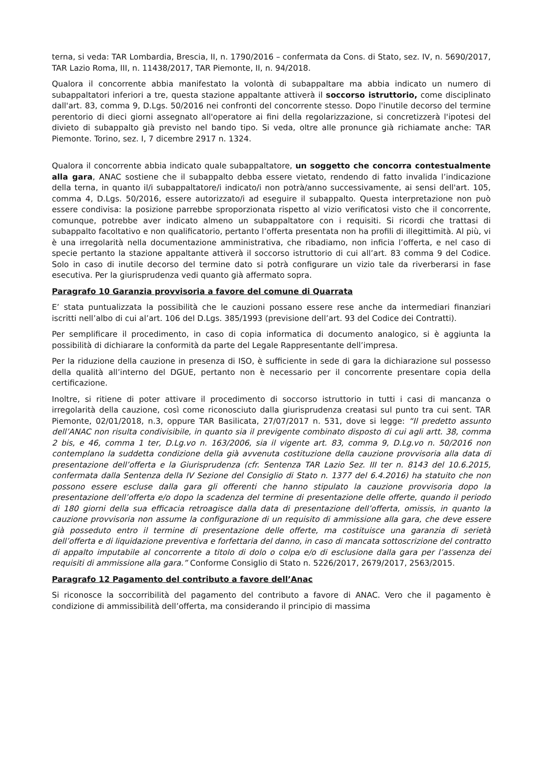terna, si veda: TAR Lombardia, Brescia, II, n. 1790/2016 – confermata da Cons. di Stato, sez. IV, n. 5690/2017, TAR Lazio Roma, III, n. 11438/2017, TAR Piemonte, II, n. 94/2018.
Qualora il concorrente abbia manifestato la volontà di subappaltare ma abbia indicato un numero di subappaltatori inferiori a tre, questa stazione appaltante attiverà il soccorso istruttorio, come disciplinato dall'art. 83, comma 9, D.Lgs. 50/2016 nei confronti del concorrente stesso. Dopo l'inutile decorso del termine perentorio di dieci giorni assegnato all'operatore ai fini della regolarizzazione, si concretizzerà l'ipotesi del divieto di subappalto già previsto nel bando tipo. Si veda, oltre alle pronunce già richiamate anche: TAR Piemonte. Torino, sez. I, 7 dicembre 2917 n. 1324.
Qualora il concorrente abbia indicato quale subappaltatore, un soggetto che concorra contestualmente alla gara, ANAC sostiene che il subappalto debba essere vietato, rendendo di fatto invalida l’indicazione della terna, in quanto il/i subappaltatore/i indicato/i non potrà/anno successivamente, ai sensi dell'art. 105, comma 4, D.Lgs. 50/2016, essere autorizzato/i ad eseguire il subappalto. Questa interpretazione non può essere condivisa: la posizione parrebbe sproporzionata rispetto al vizio verificatosi visto che il concorrente, comunque, potrebbe aver indicato almeno un subappaltatore con i requisiti. Si ricordi che trattasi di subappalto facoltativo e non qualificatorio, pertanto l’offerta presentata non ha profili di illegittimità. Al più, vi è una irregolarità nella documentazione amministrativa, che ribadiamo, non inficia l’offerta, e nel caso di specie pertanto la stazione appaltante attiverà il soccorso istruttorio di cui all’art. 83 comma 9 del Codice. Solo in caso di inutile decorso del termine dato si potrà configurare un vizio tale da riverberarsi in fase esecutiva. Per la giurisprudenza vedi quanto già affermato sopra.
Paragrafo 10 Garanzia provvisoria a favore del comune di Quarrata
E’ stata puntualizzata la possibilità che le cauzioni possano essere rese anche da intermediari finanziari iscritti nell’albo di cui al’art. 106 del D.Lgs. 385/1993 (previsione dell’art. 93 del Codice dei Contratti).
Per semplificare il procedimento, in caso di copia informatica di documento analogico, si è aggiunta la possibilità di dichiarare la conformità da parte del Legale Rappresentante dell’impresa.
Per la riduzione della cauzione in presenza di ISO, è sufficiente in sede di gara la dichiarazione sul possesso della qualità all’interno del DGUE, pertanto non è necessario per il concorrente presentare copia della certificazione.
Inoltre, si ritiene di poter attivare il procedimento di soccorso istruttorio in tutti i casi di mancanza o irregolarità della cauzione, così come riconosciuto dalla giurisprudenza creatasi sul punto tra cui sent. TAR Piemonte, 02/01/2018, n.3, oppure TAR Basilicata, 27/07/2017 n. 531, dove si legge: “Il predetto assunto dell’ANAC non risulta condivisibile, in quanto sia il previgente combinato disposto di cui agli artt. 38, comma 2 bis, e 46, comma 1 ter, D.Lg.vo n. 163/2006, sia il vigente art. 83, comma 9, D.Lg.vo n. 50/2016 non contemplano la suddetta condizione della già avvenuta costituzione della cauzione provvisoria alla data di presentazione dell’offerta e la Giurisprudenza (cfr. Sentenza TAR Lazio Sez. III ter n. 8143 del 10.6.2015, confermata dalla Sentenza della IV Sezione del Consiglio di Stato n. 1377 del 6.4.2016) ha statuito che non possono essere escluse dalla gara gli offerenti che hanno stipulato la cauzione provvisoria dopo la presentazione dell’offerta e/o dopo la scadenza del termine di presentazione delle offerte, quando il periodo di 180 giorni della sua efficacia retroagisce dalla data di presentazione dell’offerta, omissis, in quanto la cauzione provvisoria non assume la configurazione di un requisito di ammissione alla gara, che deve essere già posseduto entro il termine di presentazione delle offerte, ma costituisce una garanzia di serietà dell’offerta e di liquidazione preventiva e forfettaria del danno, in caso di mancata sottoscrizione del contratto di appalto imputabile al concorrente a titolo di dolo o colpa e/o di esclusione dalla gara per l’assenza dei requisiti di ammissione alla gara.” Conforme Consiglio di Stato n. 5226/2017, 2679/2017, 2563/2015.
Paragrafo 12 Pagamento del contributo a favore dell’Anac
Si riconosce la soccorribilità del pagamento del contributo a favore di ANAC. Vero che il pagamento è condizione di ammissibilità dell’offerta, ma considerando il principio di massima